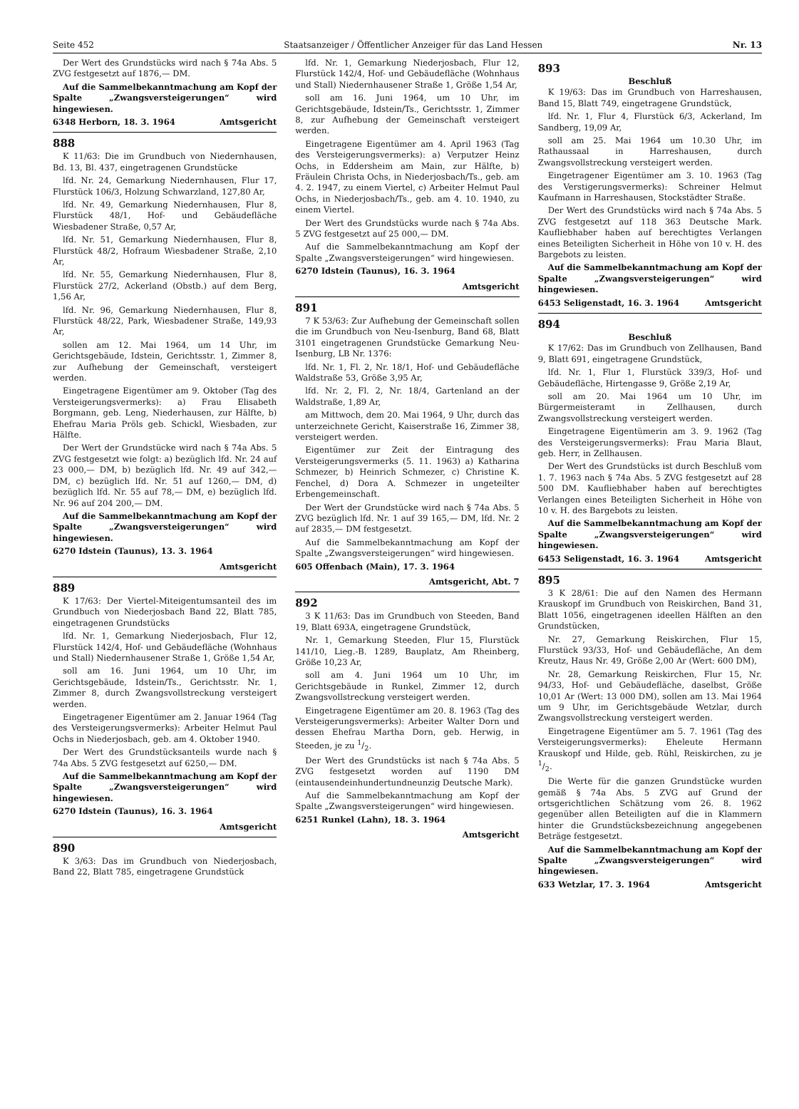Seite 452 Staatsanzeiger / Öffentlicher Anzeiger für das Land Hessen Nr. 13
Der Wert des Grundstücks wird nach § 74a Abs. 5 ZVG festgesetzt auf 1876,— DM.
Auf die Sammelbekanntmachung am Kopf der Spalte „Zwangsversteigerungen“ wird hingewiesen.
6348 Herborn, 18. 3. 1964 Amtsgericht
888
K 11/63: Die im Grundbuch von Niedernhausen, Bd. 13, Bl. 437, eingetragenen Grundstücke
lfd. Nr. 24, Gemarkung Niedernhausen, Flur 17, Flurstück 106/3, Holzung Schwarzland, 127,80 Ar,
lfd. Nr. 49, Gemarkung Niedernhausen, Flur 8, Flurstück 48/1, Hof- und Gebäudefläche Wiesbadener Straße, 0,57 Ar,
lfd. Nr. 51, Gemarkung Niedernhausen, Flur 8, Flurstück 48/2, Hofraum Wiesbadener Straße, 2,10 Ar,
lfd. Nr. 55, Gemarkung Niedernhausen, Flur 8, Flurstück 27/2, Ackerland (Obstb.) auf dem Berg, 1,56 Ar,
lfd. Nr. 96, Gemarkung Niedernhausen, Flur 8, Flurstück 48/22, Park, Wiesbadener Straße, 149,93 Ar,
sollen am 12. Mai 1964, um 14 Uhr, im Gerichtsgebäude, Idstein, Gerichtsstr. 1, Zimmer 8, zur Aufhebung der Gemeinschaft, versteigert werden.
Eingetragene Eigentümer am 9. Oktober (Tag des Versteigerungsvermerks): a) Frau Elisabeth Borgmann, geb. Leng, Niederhausen, zur Hälfte, b) Ehefrau Maria Pröls geb. Schickl, Wiesbaden, zur Hälfte.
Der Wert der Grundstücke wird nach § 74a Abs. 5 ZVG festgesetzt wie folgt: a) bezüglich lfd. Nr. 24 auf 23 000,— DM, b) bezüglich lfd. Nr. 49 auf 342,— DM, c) bezüglich lfd. Nr. 51 auf 1260,— DM, d) bezüglich lfd. Nr. 55 auf 78,— DM, e) bezüglich lfd. Nr. 96 auf 204 200,— DM.
Auf die Sammelbekanntmachung am Kopf der Spalte „Zwangsversteigerungen“ wird hingewiesen.
6270 Idstein (Taunus), 13. 3. 1964
Amtsgericht
889
K 17/63: Der Viertel-Miteigentumsanteil des im Grundbuch von Niederjosbach Band 22, Blatt 785, eingetragenen Grundstücks
lfd. Nr. 1, Gemarkung Niederjosbach, Flur 12, Flurstück 142/4, Hof- und Gebäudefläche (Wohnhaus und Stall) Niedernhausener Straße 1, Größe 1,54 Ar,
soll am 16. Juni 1964, um 10 Uhr, im Gerichtsgebäude, Idstein/Ts., Gerichtsstr. Nr. 1, Zimmer 8, durch Zwangsvollstreckung versteigert werden.
Eingetragener Eigentümer am 2. Januar 1964 (Tag des Versteigerungsvermerks): Arbeiter Helmut Paul Ochs in Niederjosbach, geb. am 4. Oktober 1940.
Der Wert des Grundstücksanteils wurde nach § 74a Abs. 5 ZVG festgesetzt auf 6250,— DM.
Auf die Sammelbekanntmachung am Kopf der Spalte „Zwangsversteigerungen“ wird hingewiesen.
6270 Idstein (Taunus), 16. 3. 1964
Amtsgericht
890
K 3/63: Das im Grundbuch von Niederjosbach, Band 22, Blatt 785, eingetragene Grundstück
lfd. Nr. 1, Gemarkung Niederjosbach, Flur 12, Flurstück 142/4, Hof- und Gebäudefläche (Wohnhaus und Stall) Niedernhausener Straße 1, Größe 1,54 Ar,
soll am 16. Juni 1964, um 10 Uhr, im Gerichtsgebäude, Idstein/Ts., Gerichtsstr. 1, Zimmer 8, zur Aufhebung der Gemeinschaft versteigert werden.
Eingetragene Eigentümer am 4. April 1963 (Tag des Versteigerungsvermerks): a) Verputzer Heinz Ochs, in Eddersheim am Main, zur Hälfte, b) Fräulein Christa Ochs, in Niederjosbach/Ts., geb. am 4. 2. 1947, zu einem Viertel, c) Arbeiter Helmut Paul Ochs, in Niederjosbach/Ts., geb. am 4. 10. 1940, zu einem Viertel.
Der Wert des Grundstücks wurde nach § 74a Abs. 5 ZVG festgesetzt auf 25 000,— DM.
Auf die Sammelbekanntmachung am Kopf der Spalte „Zwangsversteigerungen“ wird hingewiesen.
6270 Idstein (Taunus), 16. 3. 1964
Amtsgericht
891
7 K 53/63: Zur Aufhebung der Gemeinschaft sollen die im Grundbuch von Neu-Isenburg, Band 68, Blatt 3101 eingetragenen Grundstücke Gemarkung Neu-Isenburg, LB Nr. 1376:
lfd. Nr. 1, Fl. 2, Nr. 18/1, Hof- und Gebäudefläche Waldstraße 53, Größe 3,95 Ar,
lfd. Nr. 2, Fl. 2, Nr. 18/4, Gartenland an der Waldstraße, 1,89 Ar,
am Mittwoch, dem 20. Mai 1964, 9 Uhr, durch das unterzeichnete Gericht, Kaiserstraße 16, Zimmer 38, versteigert werden.
Eigentümer zur Zeit der Eintragung des Versteigerungsvermerks (5. 11. 1963) a) Katharina Schmezer, b) Heinrich Schmezer, c) Christine K. Fenchel, d) Dora A. Schmezer in ungeteilter Erbengemeinschaft.
Der Wert der Grundstücke wird nach § 74a Abs. 5 ZVG bezüglich lfd. Nr. 1 auf 39 165,— DM, lfd. Nr. 2 auf 2835,— DM festgesetzt.
Auf die Sammelbekanntmachung am Kopf der Spalte „Zwangsversteigerungen“ wird hingewiesen.
605 Offenbach (Main), 17. 3. 1964
Amtsgericht, Abt. 7
892
3 K 11/63: Das im Grundbuch von Steeden, Band 19, Blatt 693A, eingetragene Grundstück,
Nr. 1, Gemarkung Steeden, Flur 15, Flurstück 141/10, Lieg.-B. 1289, Bauplatz, Am Rheinberg, Größe 10,23 Ar,
soll am 4. Juni 1964 um 10 Uhr, im Gerichtsgebäude in Runkel, Zimmer 12, durch Zwangsvollstreckung versteigert werden.
Eingetragene Eigentümer am 20. 8. 1963 (Tag des Versteigerungsvermerks): Arbeiter Walter Dorn und dessen Ehefrau Martha Dorn, geb. Herwig, in Steeden, je zu 1/2.
Der Wert des Grundstücks ist nach § 74a Abs. 5 ZVG festgesetzt worden auf 1190 DM (eintausendeinhundertundneunzig Deutsche Mark).
Auf die Sammelbekanntmachung am Kopf der Spalte „Zwangsversteigerungen“ wird hingewiesen.
6251 Runkel (Lahn), 18. 3. 1964
Amtsgericht
893
Beschluß
K 19/63: Das im Grundbuch von Harreshausen, Band 15, Blatt 749, eingetragene Grundstück,
lfd. Nr. 1, Flur 4, Flurstück 6/3, Ackerland, Im Sandberg, 19,09 Ar,
soll am 25. Mai 1964 um 10.30 Uhr, im Rathaussaal in Harreshausen, durch Zwangsvollstreckung versteigert werden.
Eingetragener Eigentümer am 3. 10. 1963 (Tag des Verstigerungsvermerks): Schreiner Helmut Kaufmann in Harreshausen, Stockstädter Straße.
Der Wert des Grundstücks wird nach § 74a Abs. 5 ZVG festgesetzt auf 118 363 Deutsche Mark. Kaufliebhaber haben auf berechtigtes Verlangen eines Beteiligten Sicherheit in Höhe von 10 v. H. des Bargebots zu leisten.
Auf die Sammelbekanntmachung am Kopf der Spalte „Zwangsversteigerungen“ wird hingewiesen.
6453 Seligenstadt, 16. 3. 1964 Amtsgericht
894
Beschluß
K 17/62: Das im Grundbuch von Zellhausen, Band 9, Blatt 691, eingetragene Grundstück,
lfd. Nr. 1, Flur 1, Flurstück 339/3, Hof- und Gebäudefläche, Hirtengasse 9, Größe 2,19 Ar,
soll am 20. Mai 1964 um 10 Uhr, im Bürgermeisteramt in Zellhausen, durch Zwangsvollstreckung versteigert werden.
Eingetragene Eigentümerin am 3. 9. 1962 (Tag des Versteigerungsvermerks): Frau Maria Blaut, geb. Herr, in Zellhausen.
Der Wert des Grundstücks ist durch Beschluß vom 1. 7. 1963 nach § 74a Abs. 5 ZVG festgesetzt auf 28 500 DM. Kaufliebhaber haben auf berechtigtes Verlangen eines Beteiligten Sicherheit in Höhe von 10 v. H. des Bargebots zu leisten.
Auf die Sammelbekanntmachung am Kopf der Spalte „Zwangsversteigerungen“ wird hingewiesen.
6453 Seligenstadt, 16. 3. 1964 Amtsgericht
895
3 K 28/61: Die auf den Namen des Hermann Krauskopf im Grundbuch von Reiskirchen, Band 31, Blatt 1056, eingetragenen ideellen Hälften an den Grundstücken,
Nr. 27, Gemarkung Reiskirchen, Flur 15, Flurstück 93/33, Hof- und Gebäudefläche, An dem Kreutz, Haus Nr. 49, Größe 2,00 Ar (Wert: 600 DM),
Nr. 28, Gemarkung Reiskirchen, Flur 15, Nr. 94/33, Hof- und Gebäudefläche, daselbst, Größe 10,01 Ar (Wert: 13 000 DM), sollen am 13. Mai 1964 um 9 Uhr, im Gerichtsgebäude Wetzlar, durch Zwangsvollstreckung versteigert werden.
Eingetragene Eigentümer am 5. 7. 1961 (Tag des Versteigerungsvermerks): Eheleute Hermann Krauskopf und Hilde, geb. Rühl, Reiskirchen, zu je 1/2.
Die Werte für die ganzen Grundstücke wurden gemäß § 74a Abs. 5 ZVG auf Grund der ortsgerichtlichen Schätzung vom 26. 8. 1962 gegenüber allen Beteiligten auf die in Klammern hinter die Grundstücksbezeichnung angegebenen Beträge festgesetzt.
Auf die Sammelbekanntmachung am Kopf der Spalte „Zwangsversteigerungen“ wird hingewiesen.
633 Wetzlar, 17. 3. 1964 Amtsgericht